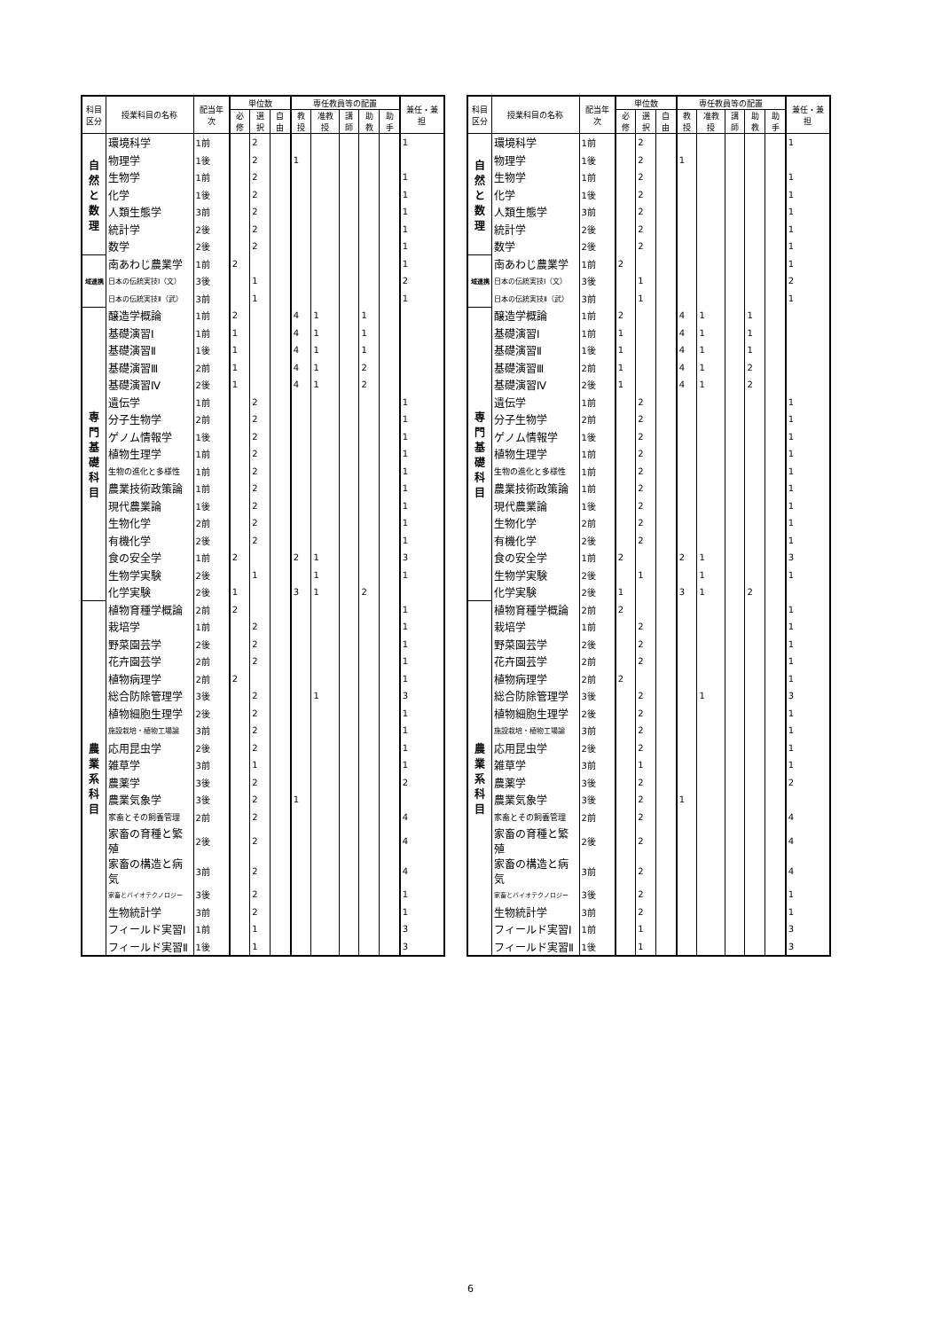| 科目区分 | 授業科目の名称 | 配当年次 | 単位数 | | | 専任教員等の配置 | | | | | 兼任・兼担 |
| --- | --- | --- | --- | --- | --- | --- | --- | --- | --- | --- | --- |
| | | | 必修 | 選択 | 自由 | 教授 | 准教授 | 講師 | 助教 | 助手 | |
| 自然と数理 | 環境科学 | 1前 | | 2 | | | | | | | 1 |
| | 物理学 | 1後 | | 2 | | 1 | | | | | |
| | 生物学 | 1前 | | 2 | | | | | | | 1 |
| | 化学 | 1後 | | 2 | | | | | | | 1 |
| | 人類生態学 | 3前 | | 2 | | | | | | | 1 |
| | 統計学 | 2後 | | 2 | | | | | | | 1 |
| | 数学 | 2後 | | 2 | | | | | | | 1 |
| 域連携 | 南あわじ農業学 | 1前 | 2 | | | | | | | | 1 |
| | 日本の伝統実技Ⅰ（文） | 3後 | | 1 | | | | | | | 2 |
| | 日本の伝統実技Ⅱ（武） | 3前 | | 1 | | | | | | | 1 |
| 専門基礎科目 | 醸造学概論 | 1前 | 2 | | | 4 | 1 | | 1 | | |
| | 基礎演習Ⅰ | 1前 | 1 | | | 4 | 1 | | 1 | | |
| | 基礎演習Ⅱ | 1後 | 1 | | | 4 | 1 | | 1 | | |
| | 基礎演習Ⅲ | 2前 | 1 | | | 4 | 1 | | 2 | | |
| | 基礎演習Ⅳ | 2後 | 1 | | | 4 | 1 | | 2 | | |
| | 遺伝学 | 1前 | | 2 | | | | | | | 1 |
| | 分子生物学 | 2前 | | 2 | | | | | | | 1 |
| | ゲノム情報学 | 1後 | | 2 | | | | | | | 1 |
| | 植物生理学 | 1前 | | 2 | | | | | | | 1 |
| | 生物の進化と多様性 | 1前 | | 2 | | | | | | | 1 |
| | 農業技術政策論 | 1前 | | 2 | | | | | | | 1 |
| | 現代農業論 | 1後 | | 2 | | | | | | | 1 |
| | 生物化学 | 2前 | | 2 | | | | | | | 1 |
| | 有機化学 | 2後 | | 2 | | | | | | | 1 |
| | 食の安全学 | 1前 | 2 | | | 2 | 1 | | | | 3 |
| | 生物学実験 | 2後 | | 1 | | | 1 | | | | 1 |
| | 化学実験 | 2後 | 1 | | | 3 | 1 | | 2 | | |
| 農業系科目 | 植物育種学概論 | 2前 | 2 | | | | | | | | 1 |
| | 栽培学 | 1前 | | 2 | | | | | | | 1 |
| | 野菜園芸学 | 2後 | | 2 | | | | | | | 1 |
| | 花卉園芸学 | 2前 | | 2 | | | | | | | 1 |
| | 植物病理学 | 2前 | 2 | | | | | | | | 1 |
| | 総合防除管理学 | 3後 | | 2 | | | 1 | | | | 3 |
| | 植物細胞生理学 | 2後 | | 2 | | | | | | | 1 |
| | 施設栽培・植物工場論 | 3前 | | 2 | | | | | | | 1 |
| | 応用昆虫学 | 2後 | | 2 | | | | | | | 1 |
| | 雑草学 | 3前 | | 1 | | | | | | | 1 |
| | 農薬学 | 3後 | | 2 | | | | | | | 2 |
| | 農業気象学 | 3後 | | 2 | | 1 | | | | | |
| | 家畜とその飼養管理 | 2前 | | 2 | | | | | | | 4 |
| | 家畜の育種と繁殖 | 2後 | | 2 | | | | | | | 4 |
| | 家畜の構造と病気 | 3前 | | 2 | | | | | | | 4 |
| | 家畜とバイオテクノロジー | 3後 | | 2 | | | | | | | 1 |
| | 生物統計学 | 3前 | | 2 | | | | | | | 1 |
| | フィールド実習Ⅰ | 1前 | | 1 | | | | | | | 3 |
| | フィールド実習Ⅱ | 1後 | | 1 | | | | | | | 3 |
| 科目区分 | 授業科目の名称 | 配当年次 | 単位数 | | | 専任教員等の配置 | | | | | 兼任・兼担 |
| --- | --- | --- | --- | --- | --- | --- | --- | --- | --- | --- | --- |
| | | | 必修 | 選択 | 自由 | 教授 | 准教授 | 講師 | 助教 | 助手 | |
| 自然と数理 | 環境科学 | 1前 | | 2 | | | | | | | 1 |
| | 物理学 | 1後 | | 2 | | 1 | | | | | |
| | 生物学 | 1前 | | 2 | | | | | | | 1 |
| | 化学 | 1後 | | 2 | | | | | | | 1 |
| | 人類生態学 | 3前 | | 2 | | | | | | | 1 |
| | 統計学 | 2後 | | 2 | | | | | | | 1 |
| | 数学 | 2後 | | 2 | | | | | | | 1 |
| 域連携 | 南あわじ農業学 | 1前 | 2 | | | | | | | | 1 |
| | 日本の伝統実技Ⅰ（文） | 3後 | | 1 | | | | | | | 2 |
| | 日本の伝統実技Ⅱ（武） | 3前 | | 1 | | | | | | | 1 |
| 専門基礎科目 | 醸造学概論 | 1前 | 2 | | | 4 | 1 | | 1 | | |
| | 基礎演習Ⅰ | 1前 | 1 | | | 4 | 1 | | 1 | | |
| | 基礎演習Ⅱ | 1後 | 1 | | | 4 | 1 | | 1 | | |
| | 基礎演習Ⅲ | 2前 | 1 | | | 4 | 1 | | 2 | | |
| | 基礎演習Ⅳ | 2後 | 1 | | | 4 | 1 | | 2 | | |
| | 遺伝学 | 1前 | | 2 | | | | | | | 1 |
| | 分子生物学 | 2前 | | 2 | | | | | | | 1 |
| | ゲノム情報学 | 1後 | | 2 | | | | | | | 1 |
| | 植物生理学 | 1前 | | 2 | | | | | | | 1 |
| | 生物の進化と多様性 | 1前 | | 2 | | | | | | | 1 |
| | 農業技術政策論 | 1前 | | 2 | | | | | | | 1 |
| | 現代農業論 | 1後 | | 2 | | | | | | | 1 |
| | 生物化学 | 2前 | | 2 | | | | | | | 1 |
| | 有機化学 | 2後 | | 2 | | | | | | | 1 |
| | 食の安全学 | 1前 | 2 | | | 2 | 1 | | | | 3 |
| | 生物学実験 | 2後 | | 1 | | | 1 | | | | 1 |
| | 化学実験 | 2後 | 1 | | | 3 | 1 | | 2 | | |
| 農業系科目 | 植物育種学概論 | 2前 | 2 | | | | | | | | 1 |
| | 栽培学 | 1前 | | 2 | | | | | | | 1 |
| | 野菜園芸学 | 2後 | | 2 | | | | | | | 1 |
| | 花卉園芸学 | 2前 | | 2 | | | | | | | 1 |
| | 植物病理学 | 2前 | 2 | | | | | | | | 1 |
| | 総合防除管理学 | 3後 | | 2 | | | 1 | | | | 3 |
| | 植物細胞生理学 | 2後 | | 2 | | | | | | | 1 |
| | 施設栽培・植物工場論 | 3前 | | 2 | | | | | | | 1 |
| | 応用昆虫学 | 2後 | | 2 | | | | | | | 1 |
| | 雑草学 | 3前 | | 1 | | | | | | | 1 |
| | 農薬学 | 3後 | | 2 | | | | | | | 2 |
| | 農業気象学 | 3後 | | 2 | | 1 | | | | | |
| | 家畜とその飼養管理 | 2前 | | 2 | | | | | | | 4 |
| | 家畜の育種と繁殖 | 2後 | | 2 | | | | | | | 4 |
| | 家畜の構造と病気 | 3前 | | 2 | | | | | | | 4 |
| | 家畜とバイオテクノロジー | 3後 | | 2 | | | | | | | 1 |
| | 生物統計学 | 3前 | | 2 | | | | | | | 1 |
| | フィールド実習Ⅰ | 1前 | | 1 | | | | | | | 3 |
| | フィールド実習Ⅱ | 1後 | | 1 | | | | | | | 3 |
6